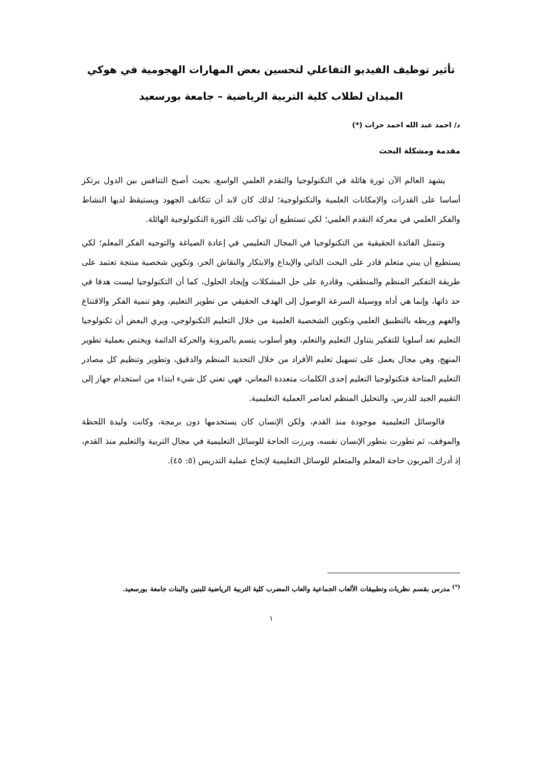تأثير توظيف الفيديو التفاعلي لتحسين بعض المهارات الهجومية في هوكي الميدان لطلاب كلية التربية الرياضية – جامعة بورسعيد
د/ احمد عبد الله احمد حرات (*)
مقدمة ومشكلة البحث
يشهد العالم الآن ثورة هائلة في التكنولوجيا والتقدم العلمي الواسع، بحيث أصبح التنافس بين الدول يرتكز أساسا على القدرات والإمكانات العلمية والتكنولوجية؛ لذلك كان لابد أن تتكاتف الجهود ويستيقظ لديها النشاط والفكر العلمي في معركة التقدم العلمي؛ لكي تستطيع أن تواكب تلك الثورة التكنولوجية الهائلة.
وتتمثل الفائدة الحقيقية من التكنولوجيا في المجال التعليمي في إعادة الصياغة والتوجيه الفكر المعلم؛ لكي يستطيع أن يبني متعلم قادر على البحث الذاتي والإبداع والابتكار والنقاش الحر، وتكوين شخصية منتجة تعتمد على طريقة التفكير المنظم والمنطقي، وقادرة على حل المشكلات وإيجاد الحلول، كما أن التكنولوجيا ليست هدفا في حد ذاتها، وإنما هي أداه ووسيلة السرعة الوصول إلى الهدف الحقيقي من تطوير التعليم، وهو تنمية الفكر والاقتناع والفهم وربطه بالتطبيق العلمي وتكوين الشخصية العلمية من خلال التعليم التكنولوجي، ويري البعض أن تكنولوجيا التعليم تعد أسلوبا للتفكير يتناول التعليم والتعلم، وهو أسلوب يتسم بالمرونة والحركة الدائمة ويختص بعملية تطوير المنهج، وهي مجال يعمل على تسهيل تعليم الأفراد من خلال التحديد المنظم والدقيق، وتطوير وتنظيم كل مصادر التعليم المتاحة فتكنولوجيا التعليم إحدى الكلمات متعددة المعاني، فهي تعني كل شيء ابتداء من استخدام جهاز إلى التقييم الجيد للدرس، والتحليل المنظم لعناصر العملية التعليمية.
فالوسائل التعليمية موجودة منذ القدم، ولكن الإنسان كان يستخدمها دون برمجة، وكانت وليدة اللحظة والموقف، ثم تطورت بتطور الإنسان نفسه، وبرزت الحاجة للوسائل التعليمية في مجال التربية والتعليم منذ القدم، إذ أدرك المربون حاجة المعلم والمتعلم للوسائل التعليمية لإنجاح عملية التدريس (٥: ٤٥).
<sup>(*)</sup> مدرس بقسم نظريات وتطبيقات الألعاب الجماعية والعاب المضرب كلية التربية الرياضية للبنين والبنات جامعة بورسعيد.
١